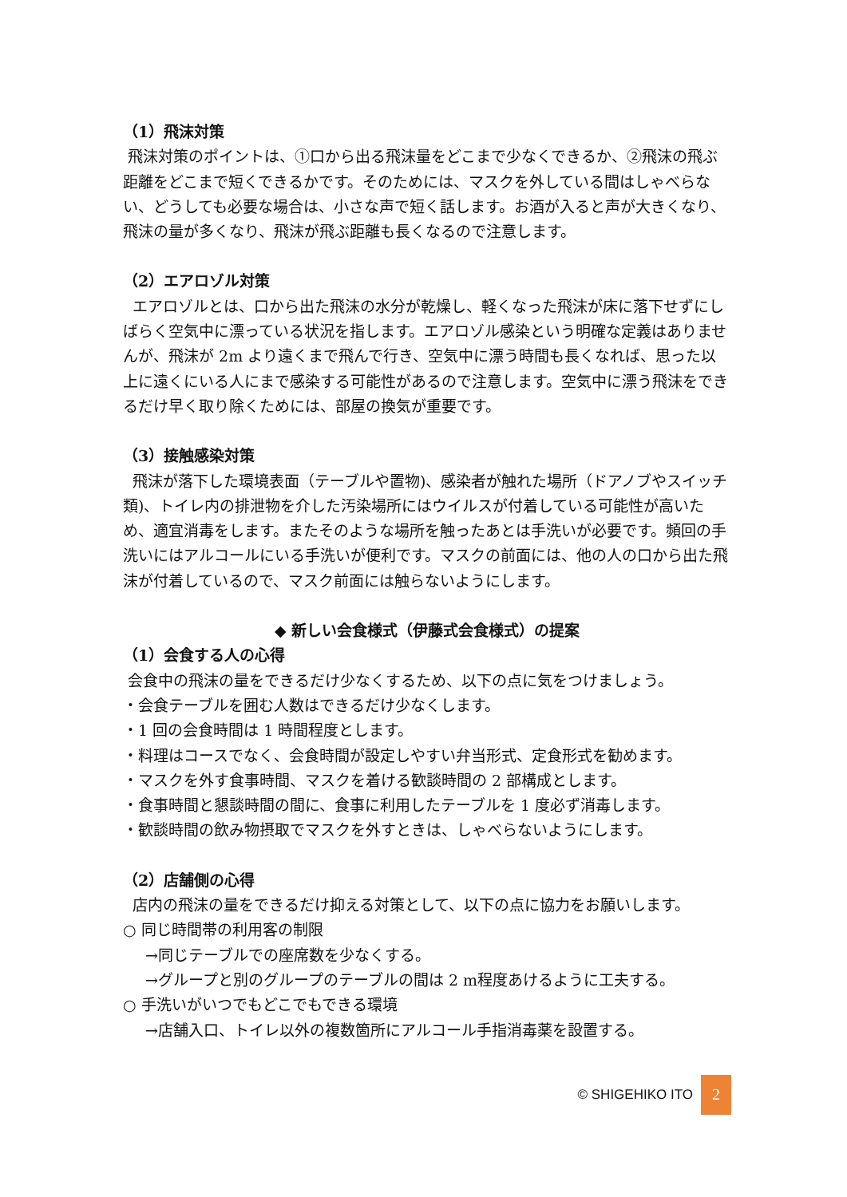（1）飛沫対策
飛沫対策のポイントは、①口から出る飛沫量をどこまで少なくできるか、②飛沫の飛ぶ距離をどこまで短くできるかです。そのためには、マスクを外している間はしゃべらない、どうしても必要な場合は、小さな声で短く話します。お酒が入ると声が大きくなり、飛沫の量が多くなり、飛沫が飛ぶ距離も長くなるので注意します。
（2）エアロゾル対策
エアロゾルとは、口から出た飛沫の水分が乾燥し、軽くなった飛沫が床に落下せずにしばらく空気中に漂っている状況を指します。エアロゾル感染という明確な定義はありませんが、飛沫が 2m より遠くまで飛んで行き、空気中に漂う時間も長くなれば、思った以上に遠くにいる人にまで感染する可能性があるので注意します。空気中に漂う飛沫をできるだけ早く取り除くためには、部屋の換気が重要です。
（3）接触感染対策
飛沫が落下した環境表面（テーブルや置物)、感染者が触れた場所（ドアノブやスイッチ類)、トイレ内の排泄物を介した汚染場所にはウイルスが付着している可能性が高いため、適宜消毒をします。またそのような場所を触ったあとは手洗いが必要です。頻回の手洗いにはアルコールにいる手洗いが便利です。マスクの前面には、他の人の口から出た飛沫が付着しているので、マスク前面には触らないようにします。
◆ 新しい会食様式（伊藤式会食様式）の提案
（1）会食する人の心得
会食中の飛沫の量をできるだけ少なくするため、以下の点に気をつけましょう。
・会食テーブルを囲む人数はできるだけ少なくします。
・1 回の会食時間は 1 時間程度とします。
・料理はコースでなく、会食時間が設定しやすい弁当形式、定食形式を勧めます。
・マスクを外す食事時間、マスクを着ける歓談時間の 2 部構成とします。
・食事時間と懇談時間の間に、食事に利用したテーブルを 1 度必ず消毒します。
・歓談時間の飲み物摂取でマスクを外すときは、しゃべらないようにします。
（2）店舗側の心得
店内の飛沫の量をできるだけ抑える対策として、以下の点に協力をお願いします。
○ 同じ時間帯の利用客の制限
→同じテーブルでの座席数を少なくする。
→グループと別のグループのテーブルの間は 2 m程度あけるように工夫する。
○ 手洗いがいつでもどこでもできる環境
→店舗入口、トイレ以外の複数箇所にアルコール手指消毒薬を設置する。
© SHIGEHIKO ITO 2